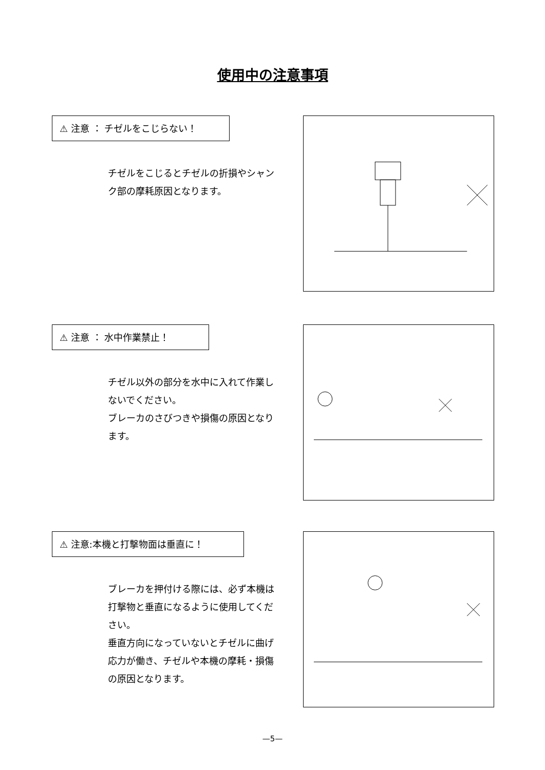使用中の注意事項
⚠ 注意 ： チゼルをこじらない！
チゼルをこじるとチゼルの折損やシャンク部の摩耗原因となります。
⚠ 注意 ： 水中作業禁止！
チゼル以外の部分を水中に入れて作業しないでください。
ブレーカのさびつきや損傷の原因となります。
⚠ 注意:本機と打撃物面は垂直に！
ブレーカを押付ける際には、必ず本機は打撃物と垂直になるように使用してください。
垂直方向になっていないとチゼルに曲げ応力が働き、チゼルや本機の摩耗・損傷の原因となります。
—5—